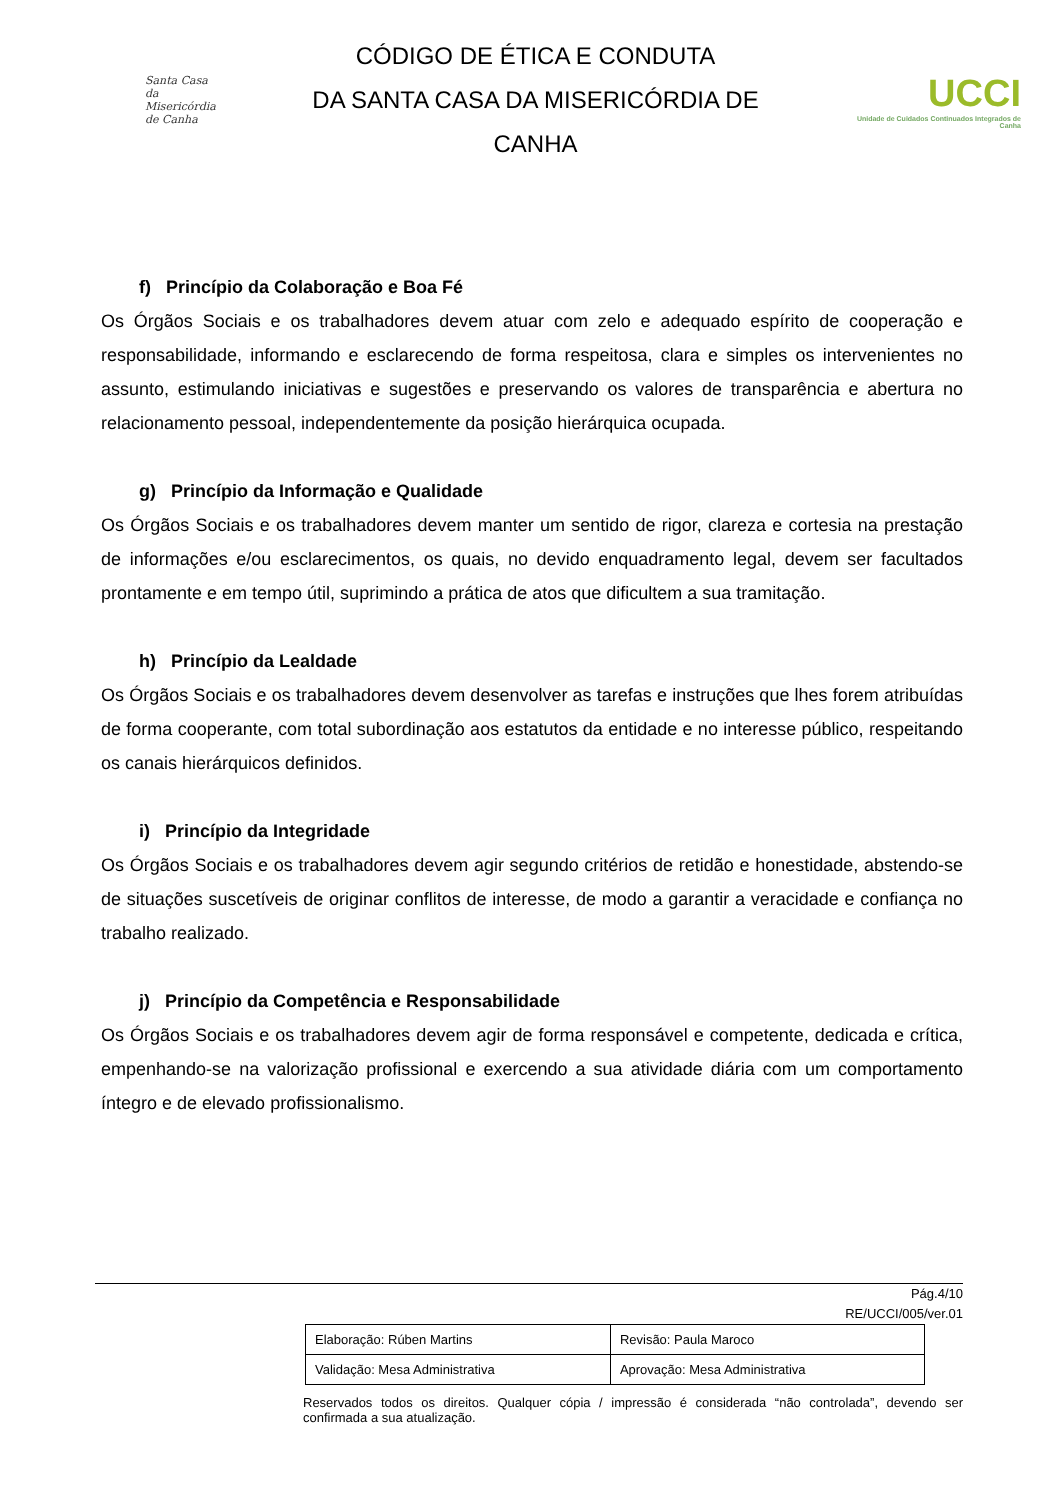Santa Casa
da Misericórdia
de Canha
CÓDIGO DE ÉTICA E CONDUTA
DA SANTA CASA DA MISERICÓRDIA DE
CANHA
UCCI
Unidade de Cuidados Continuados Integrados de Canha
f) Princípio da Colaboração e Boa Fé
Os Órgãos Sociais e os trabalhadores devem atuar com zelo e adequado espírito de cooperação e responsabilidade, informando e esclarecendo de forma respeitosa, clara e simples os intervenientes no assunto, estimulando iniciativas e sugestões e preservando os valores de transparência e abertura no relacionamento pessoal, independentemente da posição hierárquica ocupada.
g) Princípio da Informação e Qualidade
Os Órgãos Sociais e os trabalhadores devem manter um sentido de rigor, clareza e cortesia na prestação de informações e/ou esclarecimentos, os quais, no devido enquadramento legal, devem ser facultados prontamente e em tempo útil, suprimindo a prática de atos que dificultem a sua tramitação.
h) Princípio da Lealdade
Os Órgãos Sociais e os trabalhadores devem desenvolver as tarefas e instruções que lhes forem atribuídas de forma cooperante, com total subordinação aos estatutos da entidade e no interesse público, respeitando os canais hierárquicos definidos.
i) Princípio da Integridade
Os Órgãos Sociais e os trabalhadores devem agir segundo critérios de retidão e honestidade, abstendo-se de situações suscetíveis de originar conflitos de interesse, de modo a garantir a veracidade e confiança no trabalho realizado.
j) Princípio da Competência e Responsabilidade
Os Órgãos Sociais e os trabalhadores devem agir de forma responsável e competente, dedicada e crítica, empenhando-se na valorização profissional e exercendo a sua atividade diária com um comportamento íntegro e de elevado profissionalismo.
Pág.4/10
RE/UCCI/005/ver.01
| Elaboração: Rúben Martins | Revisão: Paula Maroco |
| Validação: Mesa Administrativa | Aprovação: Mesa Administrativa |
Reservados todos os direitos. Qualquer cópia / impressão é considerada “não controlada”, devendo ser confirmada a sua atualização.